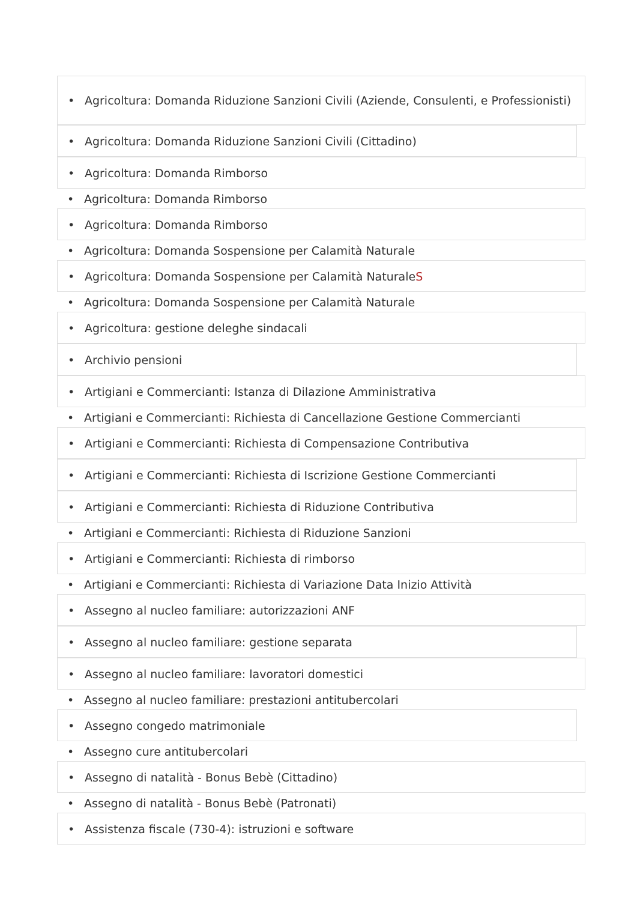• Agricoltura: Domanda Riduzione Sanzioni Civili (Aziende, Consulenti, e Professionisti)
• Agricoltura: Domanda Riduzione Sanzioni Civili (Cittadino)
• Agricoltura: Domanda Rimborso
• Agricoltura: Domanda Rimborso
• Agricoltura: Domanda Rimborso
• Agricoltura: Domanda Sospensione per Calamità Naturale
• Agricoltura: Domanda Sospensione per Calamità NaturaleS
• Agricoltura: Domanda Sospensione per Calamità Naturale
• Agricoltura: gestione deleghe sindacali
• Archivio pensioni
• Artigiani e Commercianti: Istanza di Dilazione Amministrativa
• Artigiani e Commercianti: Richiesta di Cancellazione Gestione Commercianti
• Artigiani e Commercianti: Richiesta di Compensazione Contributiva
• Artigiani e Commercianti: Richiesta di Iscrizione Gestione Commercianti
• Artigiani e Commercianti: Richiesta di Riduzione Contributiva
• Artigiani e Commercianti: Richiesta di Riduzione Sanzioni
• Artigiani e Commercianti: Richiesta di rimborso
• Artigiani e Commercianti: Richiesta di Variazione Data Inizio Attività
• Assegno al nucleo familiare: autorizzazioni ANF
• Assegno al nucleo familiare: gestione separata
• Assegno al nucleo familiare: lavoratori domestici
• Assegno al nucleo familiare: prestazioni antitubercolari
• Assegno congedo matrimoniale
• Assegno cure antitubercolari
• Assegno di natalità - Bonus Bebè (Cittadino)
• Assegno di natalità - Bonus Bebè (Patronati)
• Assistenza fiscale (730-4): istruzioni e software